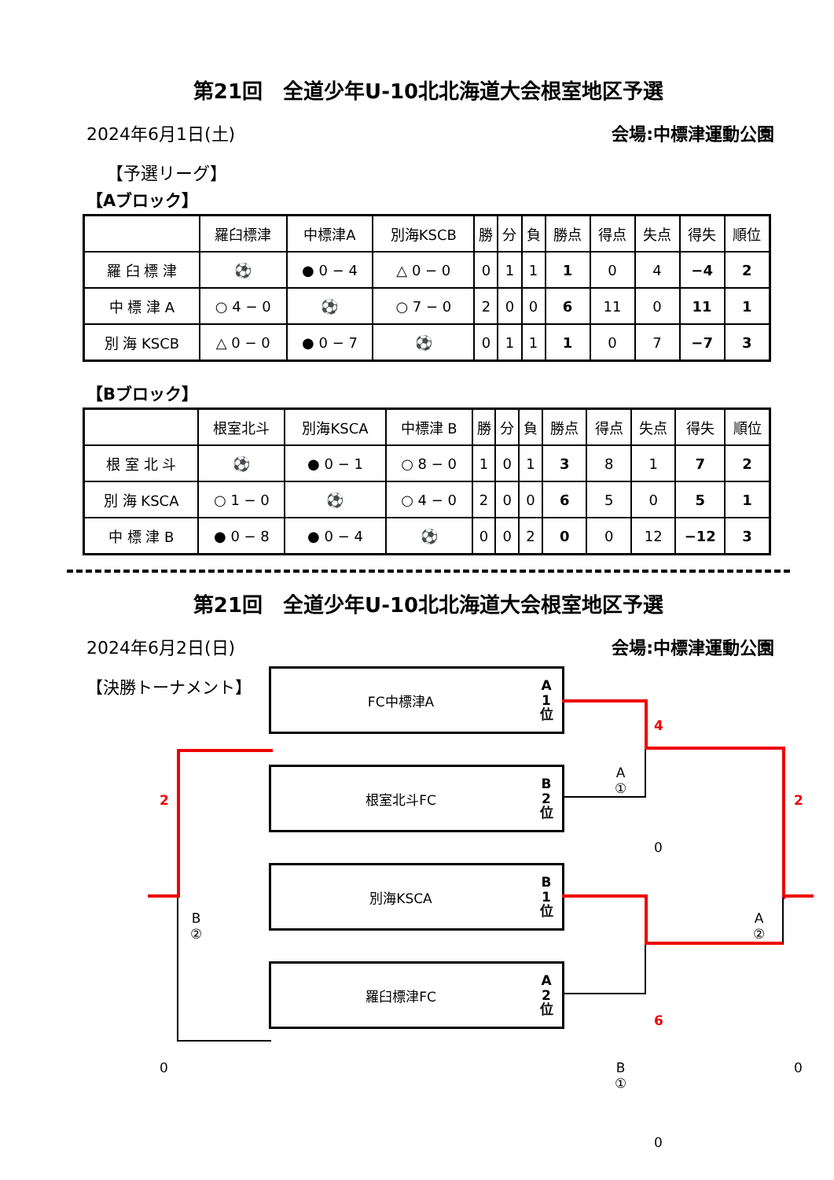第21回　全道少年U-10北北海道大会根室地区予選
2024年6月1日(土) 会場:中標津運動公園
【予選リーグ】
【Aブロック】
| | 羅臼標津 | 中標津A | 別海KSCB | 勝 | 分 | 負 | 勝点 | 得点 | 失点 | 得失 | 順位 |
| --- | --- | --- | --- | --- | --- | --- | --- | --- | --- | --- | --- |
| 羅 臼 標 津 | ⚽ | ● 0 − 4 | △ 0 − 0 | 0 | 1 | 1 | 1 | 0 | 4 | −4 | 2 |
| 中 標 津 A | ○ 4 − 0 | ⚽ | ○ 7 − 0 | 2 | 0 | 0 | 6 | 11 | 0 | 11 | 1 |
| 別 海 KSCB | △ 0 − 0 | ● 0 − 7 | ⚽ | 0 | 1 | 1 | 1 | 0 | 7 | −7 | 3 |
【Bブロック】
| | 根室北斗 | 別海KSCA | 中標津 B | 勝 | 分 | 負 | 勝点 | 得点 | 失点 | 得失 | 順位 |
| --- | --- | --- | --- | --- | --- | --- | --- | --- | --- | --- | --- |
| 根 室 北 斗 | ⚽ | ● 0 − 1 | ○ 8 − 0 | 1 | 0 | 1 | 3 | 8 | 1 | 7 | 2 |
| 別 海 KSCA | ○ 1 − 0 | ⚽ | ○ 4 − 0 | 2 | 0 | 0 | 6 | 5 | 0 | 5 | 1 |
| 中 標 津 B | ● 0 − 8 | ● 0 − 4 | ⚽ | 0 | 0 | 2 | 0 | 0 | 12 | −12 | 3 |
第21回　全道少年U-10北北海道大会根室地区予選
2024年6月2日(日) 会場:中標津運動公園
【決勝トーナメント】
FC中標津A A
1
位
根室北斗FC B
2
位
別海KSCA B
1
位
羅臼標津FC A
2
位
4
A
①
0
2
A
②
0
6
B
①
0
2
B
②
0